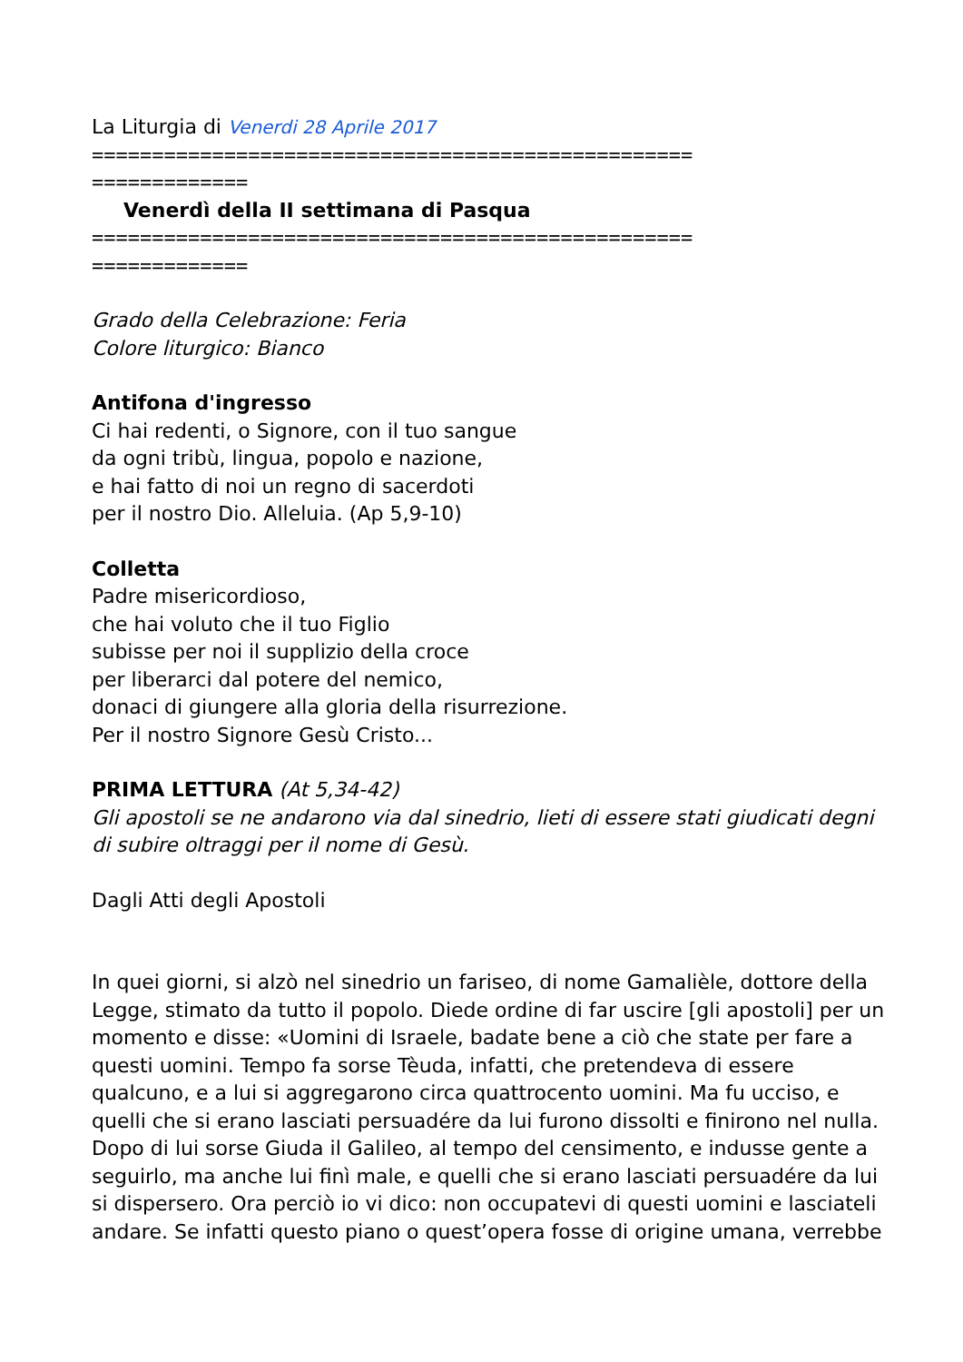La Liturgia di Venerdi 28 Aprile 2017
==================================================
=============
Venerdì della II settimana di Pasqua
==================================================
=============
Grado della Celebrazione: Feria
Colore liturgico: Bianco
Antifona d'ingresso
Ci hai redenti, o Signore, con il tuo sangue
da ogni tribù, lingua, popolo e nazione,
e hai fatto di noi un regno di sacerdoti
per il nostro Dio. Alleluia. (Ap 5,9-10)
Colletta
Padre misericordioso,
che hai voluto che il tuo Figlio
subisse per noi il supplizio della croce
per liberarci dal potere del nemico,
donaci di giungere alla gloria della risurrezione.
Per il nostro Signore Gesù Cristo...
PRIMA LETTURA (At 5,34-42)
Gli apostoli se ne andarono via dal sinedrio, lieti di essere stati giudicati degni di subire oltraggi per il nome di Gesù.
Dagli Atti degli Apostoli
In quei giorni, si alzò nel sinedrio un fariseo, di nome Gamalièle, dottore della Legge, stimato da tutto il popolo. Diede ordine di far uscire [gli apostoli] per un momento e disse: «Uomini di Israele, badate bene a ciò che state per fare a questi uomini. Tempo fa sorse Tèuda, infatti, che pretendeva di essere qualcuno, e a lui si aggregarono circa quattrocento uomini. Ma fu ucciso, e quelli che si erano lasciati persuadére da lui furono dissolti e finirono nel nulla. Dopo di lui sorse Giuda il Galileo, al tempo del censimento, e indusse gente a seguirlo, ma anche lui finì male, e quelli che si erano lasciati persuadére da lui si dispersero. Ora perciò io vi dico: non occupatevi di questi uomini e lasciateli andare. Se infatti questo piano o quest’opera fosse di origine umana, verrebbe